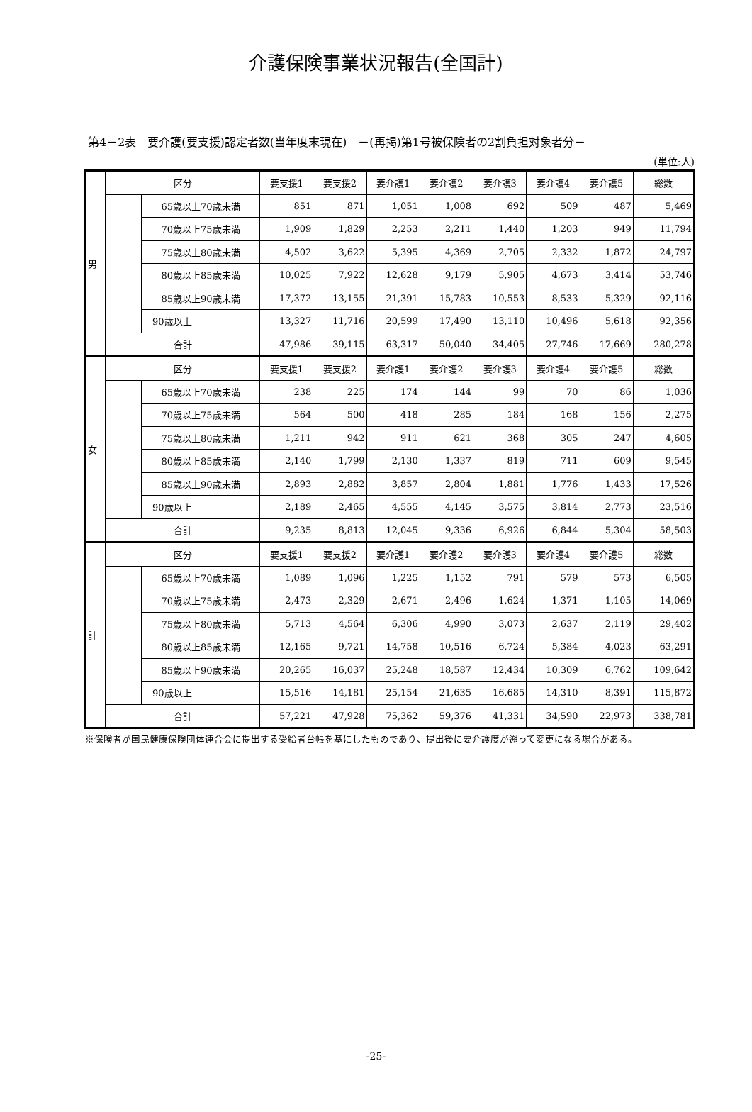介護保険事業状況報告(全国計)
第4－2表　要介護(要支援)認定者数(当年度末現在)　－(再掲)第1号被保険者の2割負担対象者分－
(単位:人)
| 男 | 区分 | | 要支援1 | 要支援2 | 要介護1 | 要介護2 | 要介護3 | 要介護4 | 要介護5 | 総数 |
| | | 65歳以上70歳未満 | 851 | 871 | 1,051 | 1,008 | 692 | 509 | 487 | 5,469 |
| | | 70歳以上75歳未満 | 1,909 | 1,829 | 2,253 | 2,211 | 1,440 | 1,203 | 949 | 11,794 |
| | | 75歳以上80歳未満 | 4,502 | 3,622 | 5,395 | 4,369 | 2,705 | 2,332 | 1,872 | 24,797 |
| | | 80歳以上85歳未満 | 10,025 | 7,922 | 12,628 | 9,179 | 5,905 | 4,673 | 3,414 | 53,746 |
| | | 85歳以上90歳未満 | 17,372 | 13,155 | 21,391 | 15,783 | 10,553 | 8,533 | 5,329 | 92,116 |
| | | 90歳以上 | 13,327 | 11,716 | 20,599 | 17,490 | 13,110 | 10,496 | 5,618 | 92,356 |
| | 合計 | | 47,986 | 39,115 | 63,317 | 50,040 | 34,405 | 27,746 | 17,669 | 280,278 |
| 女 | 区分 | | 要支援1 | 要支援2 | 要介護1 | 要介護2 | 要介護3 | 要介護4 | 要介護5 | 総数 |
| | | 65歳以上70歳未満 | 238 | 225 | 174 | 144 | 99 | 70 | 86 | 1,036 |
| | | 70歳以上75歳未満 | 564 | 500 | 418 | 285 | 184 | 168 | 156 | 2,275 |
| | | 75歳以上80歳未満 | 1,211 | 942 | 911 | 621 | 368 | 305 | 247 | 4,605 |
| | | 80歳以上85歳未満 | 2,140 | 1,799 | 2,130 | 1,337 | 819 | 711 | 609 | 9,545 |
| | | 85歳以上90歳未満 | 2,893 | 2,882 | 3,857 | 2,804 | 1,881 | 1,776 | 1,433 | 17,526 |
| | | 90歳以上 | 2,189 | 2,465 | 4,555 | 4,145 | 3,575 | 3,814 | 2,773 | 23,516 |
| | 合計 | | 9,235 | 8,813 | 12,045 | 9,336 | 6,926 | 6,844 | 5,304 | 58,503 |
| 計 | 区分 | | 要支援1 | 要支援2 | 要介護1 | 要介護2 | 要介護3 | 要介護4 | 要介護5 | 総数 |
| | | 65歳以上70歳未満 | 1,089 | 1,096 | 1,225 | 1,152 | 791 | 579 | 573 | 6,505 |
| | | 70歳以上75歳未満 | 2,473 | 2,329 | 2,671 | 2,496 | 1,624 | 1,371 | 1,105 | 14,069 |
| | | 75歳以上80歳未満 | 5,713 | 4,564 | 6,306 | 4,990 | 3,073 | 2,637 | 2,119 | 29,402 |
| | | 80歳以上85歳未満 | 12,165 | 9,721 | 14,758 | 10,516 | 6,724 | 5,384 | 4,023 | 63,291 |
| | | 85歳以上90歳未満 | 20,265 | 16,037 | 25,248 | 18,587 | 12,434 | 10,309 | 6,762 | 109,642 |
| | | 90歳以上 | 15,516 | 14,181 | 25,154 | 21,635 | 16,685 | 14,310 | 8,391 | 115,872 |
| | 合計 | | 57,221 | 47,928 | 75,362 | 59,376 | 41,331 | 34,590 | 22,973 | 338,781 |
※保険者が国民健康保険団体連合会に提出する受給者台帳を基にしたものであり、提出後に要介護度が遡って変更になる場合がある。
-25-